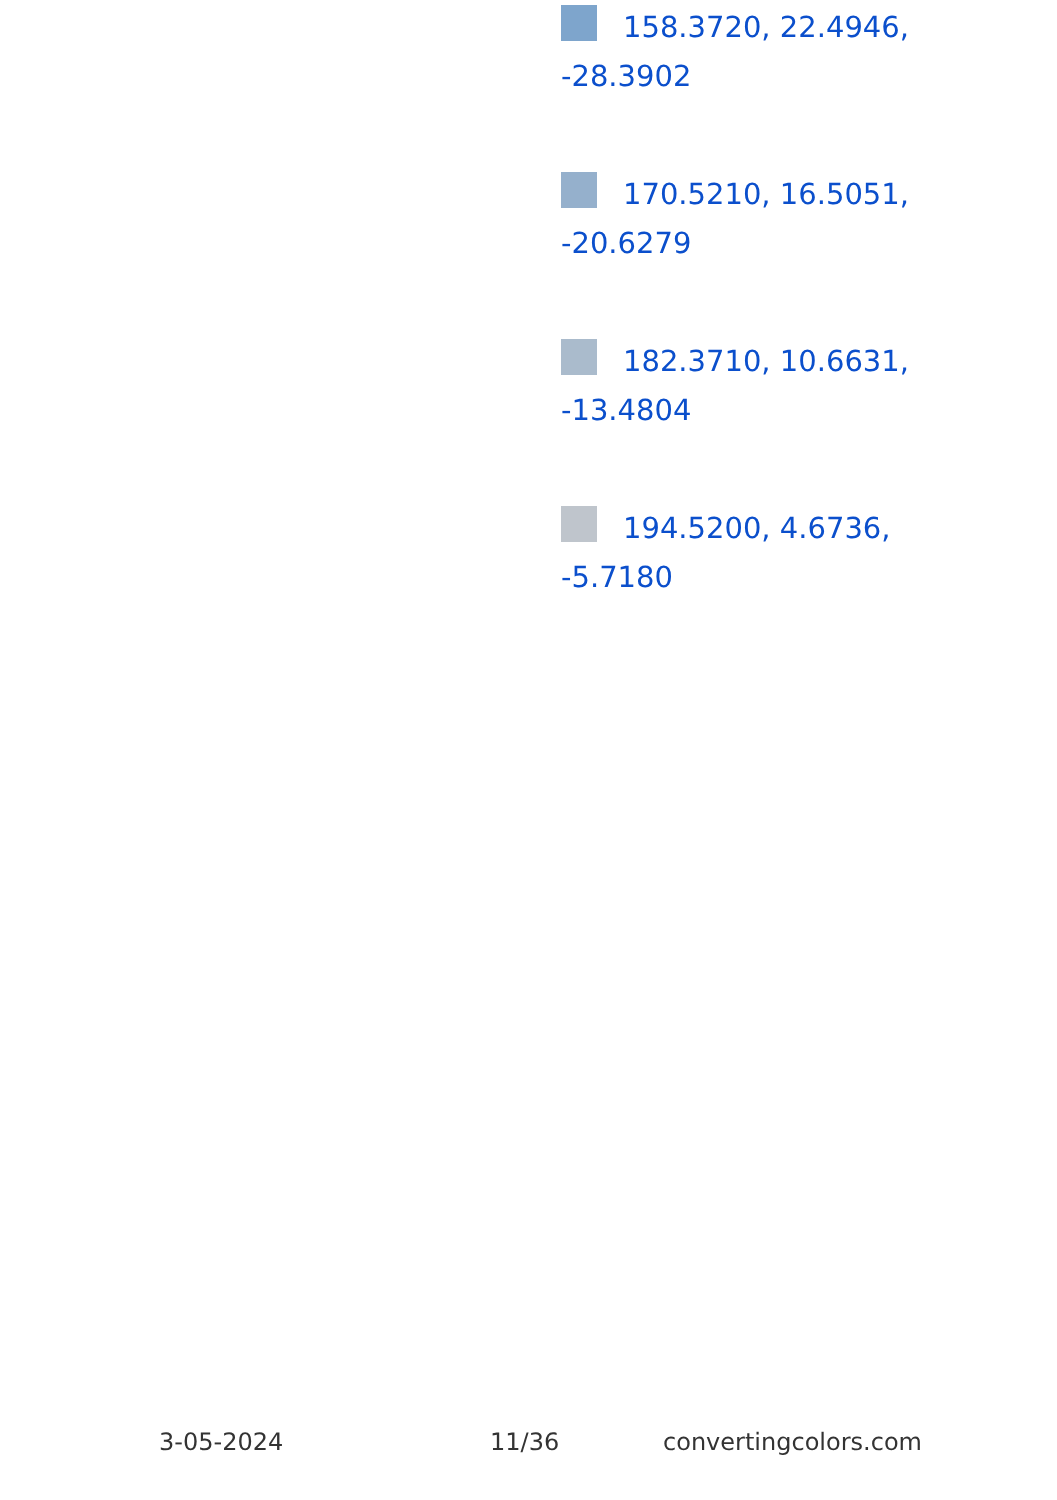158.3720, 22.4946, -28.3902
170.5210, 16.5051, -20.6279
182.3710, 10.6631, -13.4804
194.5200, 4.6736, -5.7180
3-05-2024 11/36 convertingcolors.com